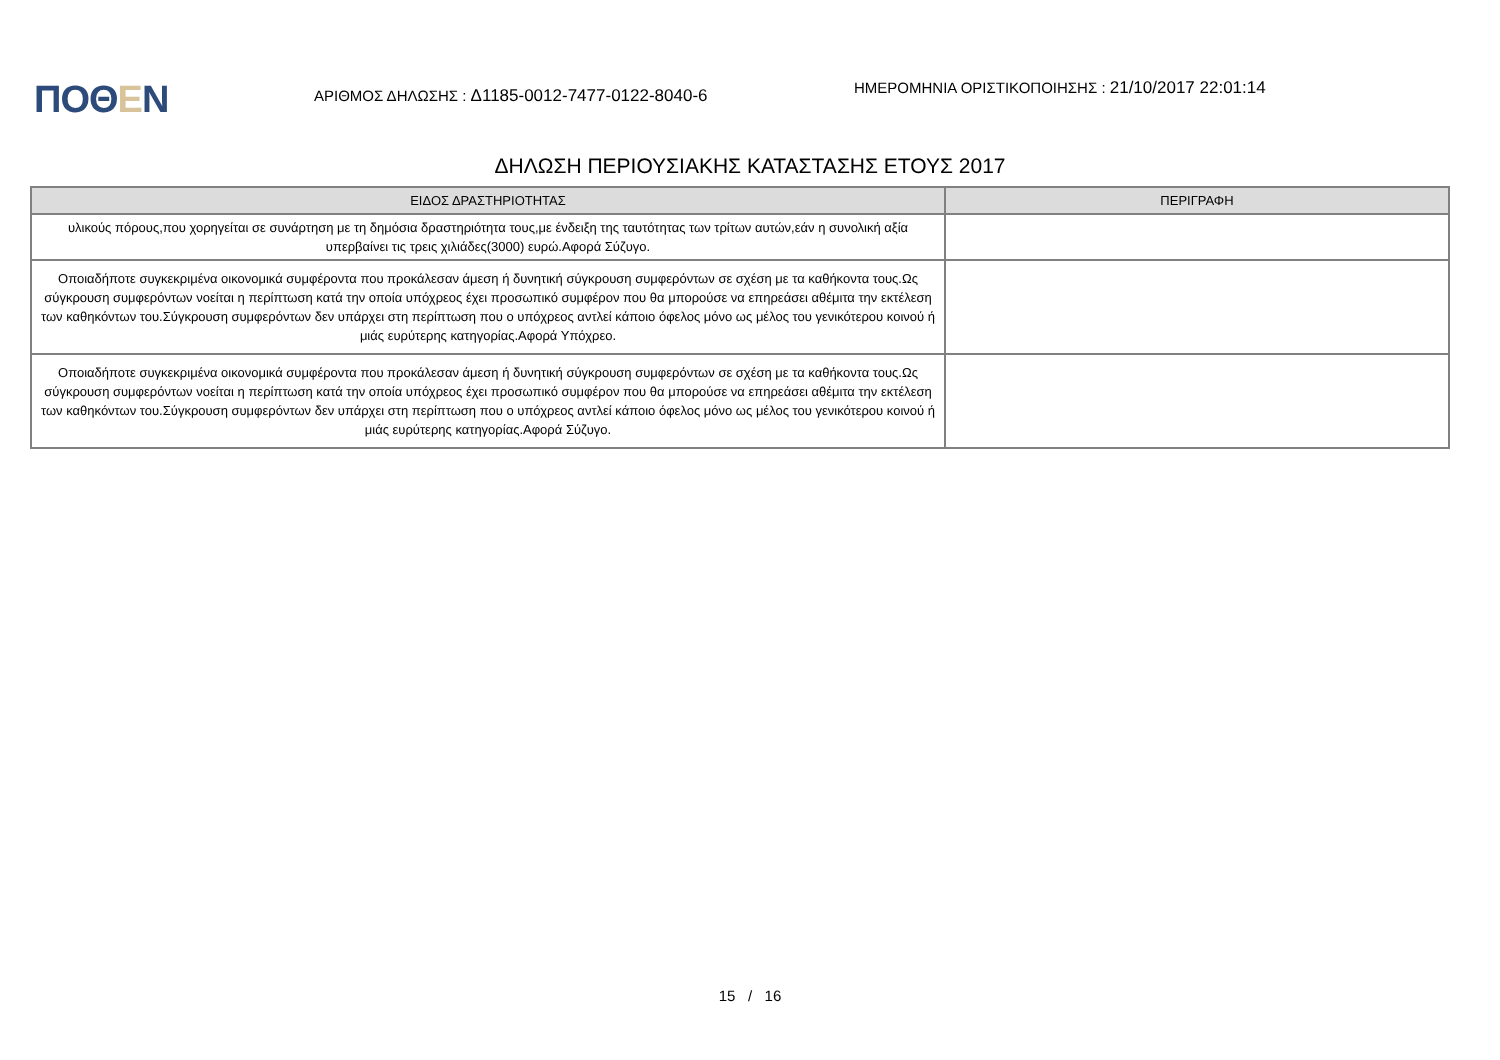ΠΟΘΕΝ
ΑΡΙΘΜΟΣ ΔΗΛΩΣΗΣ : Δ1185-0012-7477-0122-8040-6
ΗΜΕΡΟΜΗΝΙΑ ΟΡΙΣΤΙΚΟΠΟΙΗΣΗΣ : 21/10/2017 22:01:14
ΔΗΛΩΣΗ ΠΕΡΙΟΥΣΙΑΚΗΣ ΚΑΤΑΣΤΑΣΗΣ ΕΤΟΥΣ 2017
| ΕΙΔΟΣ ΔΡΑΣΤΗΡΙΟΤΗΤΑΣ | ΠΕΡΙΓΡΑΦΗ |
| --- | --- |
| υλικούς πόρους,που χορηγείται σε συνάρτηση με τη δημόσια δραστηριότητα τους,με ένδειξη της ταυτότητας των τρίτων αυτών,εάν η συνολική αξία υπερβαίνει τις τρεις χιλιάδες(3000) ευρώ.Αφορά Σύζυγο. | |
| Οποιαδήποτε συγκεκριμένα οικονομικά συμφέροντα που προκάλεσαν άμεση ή δυνητική σύγκρουση συμφερόντων σε σχέση με τα καθήκοντα τους.Ως σύγκρουση συμφερόντων νοείται η περίπτωση κατά την οποία υπόχρεος έχει προσωπικό συμφέρον που θα μπορούσε να επηρεάσει αθέμιτα την εκτέλεση των καθηκόντων του.Σύγκρουση συμφερόντων δεν υπάρχει στη περίπτωση που ο υπόχρεος αντλεί κάποιο όφελος μόνο ως μέλος του γενικότερου κοινού ή μιάς ευρύτερης κατηγορίας.Αφορά Υπόχρεο. | |
| Οποιαδήποτε συγκεκριμένα οικονομικά συμφέροντα που προκάλεσαν άμεση ή δυνητική σύγκρουση συμφερόντων σε σχέση με τα καθήκοντα τους.Ως σύγκρουση συμφερόντων νοείται η περίπτωση κατά την οποία υπόχρεος έχει προσωπικό συμφέρον που θα μπορούσε να επηρεάσει αθέμιτα την εκτέλεση των καθηκόντων του.Σύγκρουση συμφερόντων δεν υπάρχει στη περίπτωση που ο υπόχρεος αντλεί κάποιο όφελος μόνο ως μέλος του γενικότερου κοινού ή μιάς ευρύτερης κατηγορίας.Αφορά Σύζυγο. | |
15 / 16